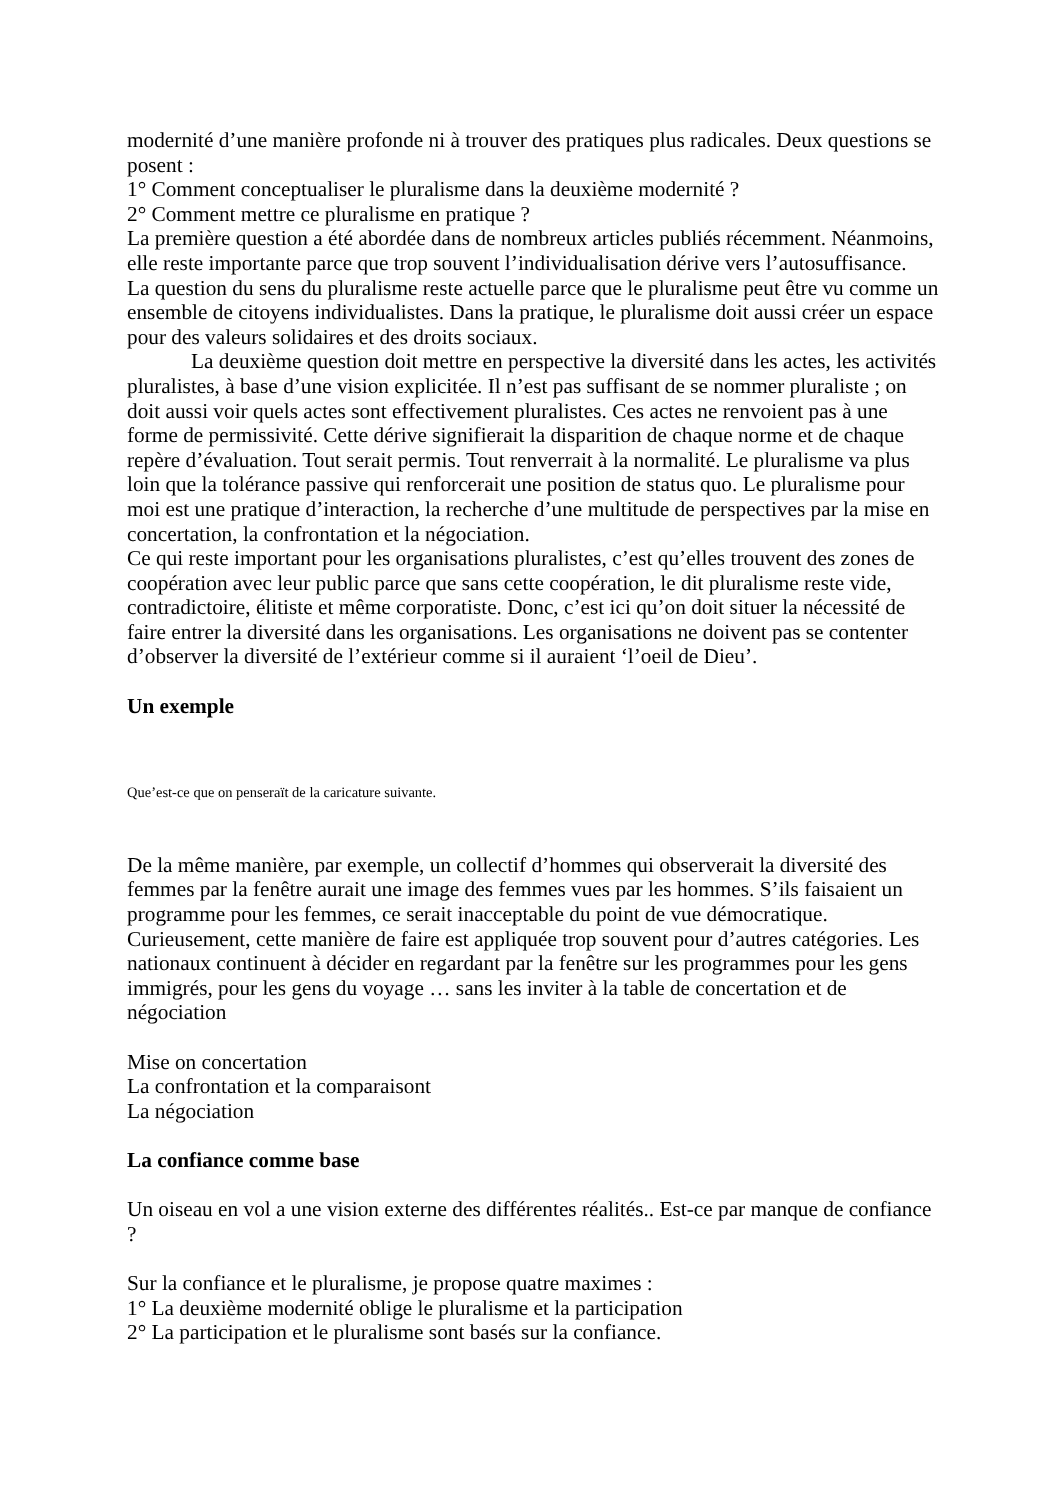modernité d’une manière profonde ni à trouver des pratiques plus radicales. Deux questions se posent :
1° Comment conceptualiser le pluralisme dans la deuxième modernité ?
2° Comment mettre ce pluralisme en pratique ?
La première question a été abordée dans de nombreux articles publiés récemment. Néanmoins, elle reste importante parce que trop souvent l’individualisation dérive vers l’autosuffisance.
La question du sens du pluralisme reste actuelle parce que le pluralisme peut être vu comme un ensemble de citoyens individualistes. Dans la pratique, le pluralisme doit aussi créer un espace pour des valeurs solidaires et des droits sociaux.
La deuxième question doit mettre en perspective la diversité dans les actes, les activités pluralistes, à base d’une vision explicitée. Il n’est pas suffisant de se nommer pluraliste ; on doit aussi voir quels actes sont effectivement pluralistes. Ces actes ne renvoient pas à une forme de permissivité. Cette dérive signifierait la disparition de chaque norme et de chaque repère d’évaluation. Tout serait permis. Tout renverrait à la normalité. Le pluralisme va plus loin que la tolérance passive qui renforcerait une position de status quo. Le pluralisme pour moi est une pratique d’interaction, la recherche d’une multitude de perspectives par la mise en concertation, la confrontation et la négociation.
Ce qui reste important pour les organisations pluralistes, c’est qu’elles trouvent des zones de coopération avec leur public parce que sans cette coopération, le dit pluralisme reste vide, contradictoire, élitiste et même corporatiste. Donc, c’est ici qu’on doit situer la nécessité de faire entrer la diversité dans les organisations. Les organisations ne doivent pas se contenter d’observer la diversité de l’extérieur comme si il auraient ‘l’oeil de Dieu’.
Un exemple
Que’est-ce que on penseraït de la caricature suivante.
De la même manière, par exemple, un collectif d’hommes qui observerait la diversité des femmes par la fenêtre aurait une image des femmes vues par les hommes. S’ils faisaient un programme pour les femmes, ce serait inacceptable du point de vue démocratique. Curieusement, cette manière de faire est appliquée trop souvent pour d’autres catégories. Les nationaux continuent à décider en regardant par la fenêtre sur les programmes pour les gens immigrés, pour les gens du voyage … sans les inviter à la table de concertation et de négociation
Mise on concertation
La confrontation et la comparaisont
La négociation
La confiance comme base
Un oiseau en vol a une vision externe des différentes réalités.. Est-ce par manque de confiance ?
Sur la confiance et le pluralisme, je propose quatre maximes :
1° La deuxième modernité oblige le pluralisme et la participation
2° La participation et le pluralisme sont basés sur la confiance.